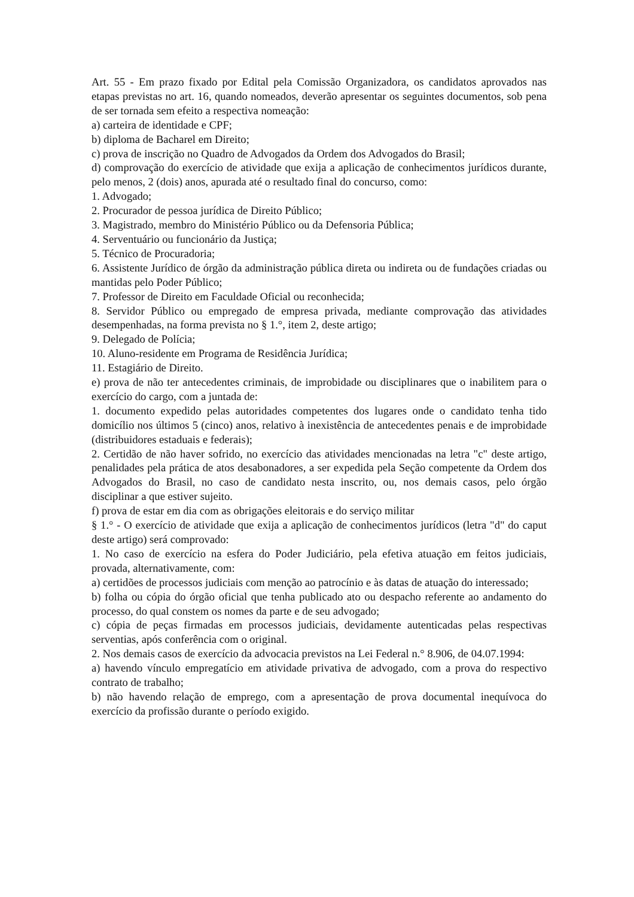Art. 55 - Em prazo fixado por Edital pela Comissão Organizadora, os candidatos aprovados nas etapas previstas no art. 16, quando nomeados, deverão apresentar os seguintes documentos, sob pena de ser tornada sem efeito a respectiva nomeação:
a) carteira de identidade e CPF;
b) diploma de Bacharel em Direito;
c) prova de inscrição no Quadro de Advogados da Ordem dos Advogados do Brasil;
d) comprovação do exercício de atividade que exija a aplicação de conhecimentos jurídicos durante, pelo menos, 2 (dois) anos, apurada até o resultado final do concurso, como:
1. Advogado;
2. Procurador de pessoa jurídica de Direito Público;
3. Magistrado, membro do Ministério Público ou da Defensoria Pública;
4. Serventuário ou funcionário da Justiça;
5. Técnico de Procuradoria;
6. Assistente Jurídico de órgão da administração pública direta ou indireta ou de fundações criadas ou mantidas pelo Poder Público;
7. Professor de Direito em Faculdade Oficial ou reconhecida;
8. Servidor Público ou empregado de empresa privada, mediante comprovação das atividades desempenhadas, na forma prevista no § 1.°, item 2, deste artigo;
9. Delegado de Polícia;
10. Aluno-residente em Programa de Residência Jurídica;
11. Estagiário de Direito.
e) prova de não ter antecedentes criminais, de improbidade ou disciplinares que o inabilitem para o exercício do cargo, com a juntada de:
1. documento expedido pelas autoridades competentes dos lugares onde o candidato tenha tido domicílio nos últimos 5 (cinco) anos, relativo à inexistência de antecedentes penais e de improbidade (distribuidores estaduais e federais);
2. Certidão de não haver sofrido, no exercício das atividades mencionadas na letra "c" deste artigo, penalidades pela prática de atos desabonadores, a ser expedida pela Seção competente da Ordem dos Advogados do Brasil, no caso de candidato nesta inscrito, ou, nos demais casos, pelo órgão disciplinar a que estiver sujeito.
f) prova de estar em dia com as obrigações eleitorais e do serviço militar
§ 1.° - O exercício de atividade que exija a aplicação de conhecimentos jurídicos (letra "d" do caput deste artigo) será comprovado:
1. No caso de exercício na esfera do Poder Judiciário, pela efetiva atuação em feitos judiciais, provada, alternativamente, com:
a) certidões de processos judiciais com menção ao patrocínio e às datas de atuação do interessado;
b) folha ou cópia do órgão oficial que tenha publicado ato ou despacho referente ao andamento do processo, do qual constem os nomes da parte e de seu advogado;
c) cópia de peças firmadas em processos judiciais, devidamente autenticadas pelas respectivas serventias, após conferência com o original.
2. Nos demais casos de exercício da advocacia previstos na Lei Federal n.° 8.906, de 04.07.1994:
a) havendo vínculo empregatício em atividade privativa de advogado, com a prova do respectivo contrato de trabalho;
b) não havendo relação de emprego, com a apresentação de prova documental inequívoca do exercício da profissão durante o período exigido.